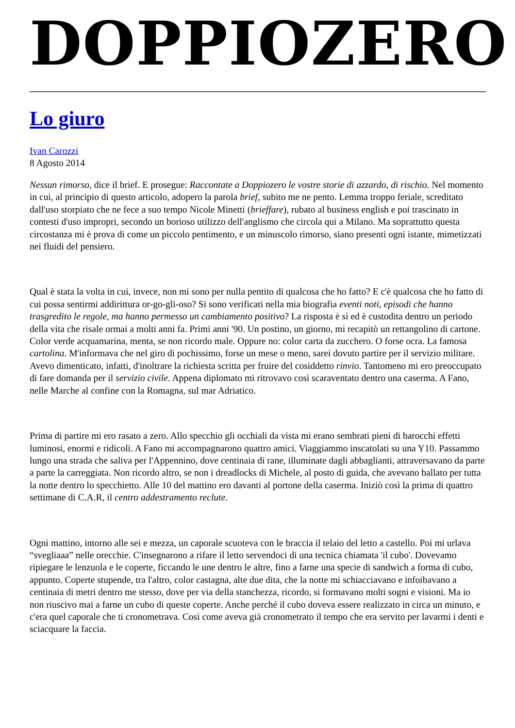DOPPIOZERO
Lo giuro
Ivan Carozzi
8 Agosto 2014
Nessun rimorso, dice il brief. E prosegue: Raccontate a Doppiozero le vostre storie di azzardo, di rischio. Nel momento in cui, al principio di questo articolo, adopero la parola brief, subito me ne pento. Lemma troppo feriale, screditato dall'uso storpiato che ne fece a suo tempo Nicole Minetti (brieffare), rubato al business english e poi trascinato in contesti d'uso impropri, secondo un borioso utilizzo dell'anglismo che circola qui a Milano. Ma soprattutto questa circostanza mi è prova di come un piccolo pentimento, e un minuscolo rimorso, siano presenti ogni istante, mimetizzati nei fluidi del pensiero.
Qual è stata la volta in cui, invece, non mi sono per nulla pentito di qualcosa che ho fatto? E c'è qualcosa che ho fatto di cui possa sentirmi addirittura or-go-gli-oso? Si sono verificati nella mia biografia eventi noti, episodi che hanno trasgredito le regole, ma hanno permesso un cambiamento positivo? La risposta è sì ed è custodita dentro un periodo della vita che risale ormai a molti anni fa. Primi anni '90. Un postino, un giorno, mi recapitò un rettangolino di cartone. Color verde acquamarina, menta, se non ricordo male. Oppure no: color carta da zucchero. O forse ocra. La famosa cartolina. M'informava che nel giro di pochissimo, forse un mese o meno, sarei dovuto partire per il servizio militare. Avevo dimenticato, infatti, d'inoltrare la richiesta scritta per fruire del cosiddetto rinvio. Tantomeno mi ero preoccupato di fare domanda per il servizio civile. Appena diplomato mi ritrovavo così scaraventato dentro una caserma. A Fano, nelle Marche al confine con la Romagna, sul mar Adriatico.
Prima di partire mi ero rasato a zero. Allo specchio gli occhiali da vista mi erano sembrati pieni di barocchi effetti luminosi, enormi e ridicoli. A Fano mi accompagnarono quattro amici. Viaggiammo inscatolati su una Y10. Passammo lungo una strada che saliva per l'Appennino, dove centinaia di rane, illuminate dagli abbaglianti, attraversavano da parte a parte la carreggiata. Non ricordo altro, se non i dreadlocks di Michele, al posto di guida, che avevano ballato per tutta la notte dentro lo specchietto. Alle 10 del mattino ero davanti al portone della caserma. Iniziò così la prima di quattro settimane di C.A.R, il centro addestramento reclute.
Ogni mattino, intorno alle sei e mezza, un caporale scuoteva con le braccia il telaio del letto a castello. Poi mi urlava “svegliaaa” nelle orecchie. C'insegnarono a rifare il letto servendoci di una tecnica chiamata 'il cubo'. Dovevamo ripiegare le lenzuola e le coperte, ficcando le une dentro le altre, fino a farne una specie di sandwich a forma di cubo, appunto. Coperte stupende, tra l'altro, color castagna, alte due dita, che la notte mi schiacciavano e infoibavano a centinaia di metri dentro me stesso, dove per via della stanchezza, ricordo, si formavano molti sogni e visioni. Ma io non riuscivo mai a farne un cubo di queste coperte. Anche perché il cubo doveva essere realizzato in circa un minuto, e c'era quel caporale che ti cronometrava. Così come aveva già cronometrato il tempo che era servito per lavarmi i denti e sciacquare la faccia.